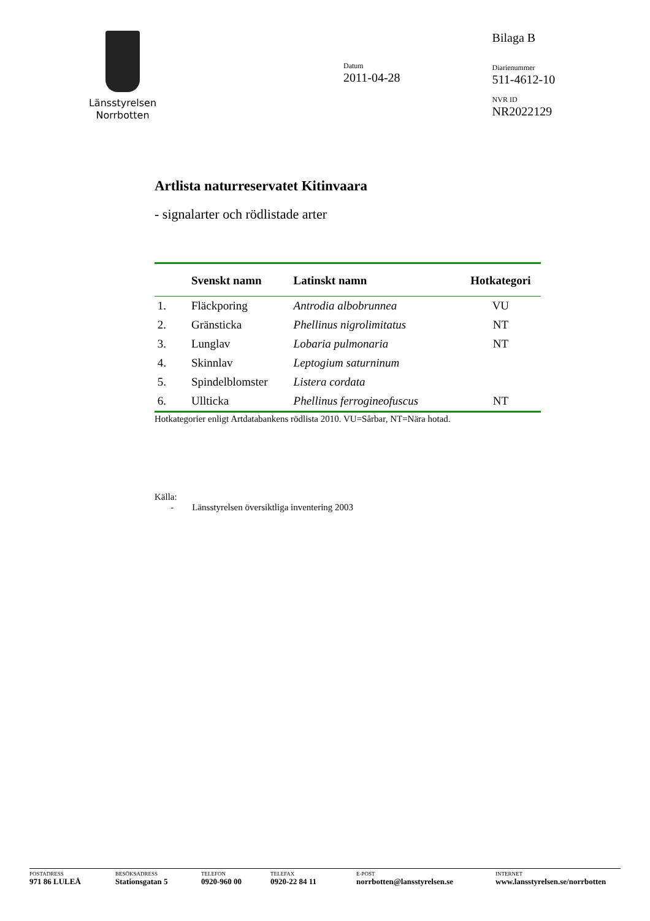Länsstyrelsen
Norrbotten
Datum
2011-04-28
Bilaga B
Diarienummer
511-4612-10
NVR ID
NR2022129
Artlista naturreservatet Kitinvaara
- signalarter och rödlistade arter
| | Svenskt namn | Latinskt namn | Hotkategori |
| --- | --- | --- | --- |
| 1. | Fläckporing | Antrodia albobrunnea | VU |
| 2. | Gränsticka | Phellinus nigrolimitatus | NT |
| 3. | Lunglav | Lobaria pulmonaria | NT |
| 4. | Skinnlav | Leptogium saturninum | |
| 5. | Spindelblomster | Listera cordata | |
| 6. | Ullticka | Phellinus ferrogineofuscus | NT |
Hotkategorier enligt Artdatabankens rödlista 2010. VU=Sårbar, NT=Nära hotad.
Källa:
- Länsstyrelsen översiktliga inventering 2003
POSTADRESS
971 86 LULEÅ
BESÖKSADRESS
Stationsgatan 5
TELEFON
0920-960 00
TELEFAX
0920-22 84 11
E-POST
norrbotten@lansstyrelsen.se
INTERNET
www.lansstyrelsen.se/norrbotten